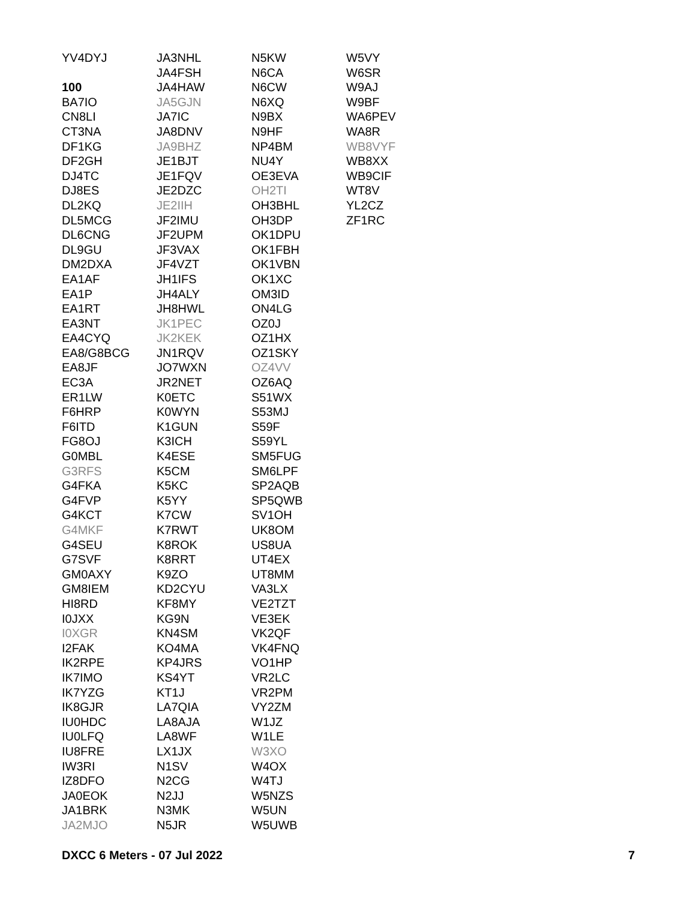YV4DYJ
100
BA7IO
CN8LI
CT3NA
DF1KG
DF2GH
DJ4TC
DJ8ES
DL2KQ
DL5MCG
DL6CNG
DL9GU
DM2DXA
EA1AF
EA1P
EA1RT
EA3NT
EA4CYQ
EA8/G8BCG
EA8JF
EC3A
ER1LW
F6HRP
F6ITD
FG8OJ
G0MBL
G3RFS
G4FKA
G4FVP
G4KCT
G4MKF
G4SEU
G7SVF
GM0AXY
GM8IEM
HI8RD
I0JXX
I0XGR
I2FAK
IK2RPE
IK7IMO
IK7YZG
IK8GJR
IU0HDC
IU0LFQ
IU8FRE
IW3RI
IZ8DFO
JA0EOK
JA1BRK
JA2MJO
JA3NHL
JA4FSH
JA4HAW
JA5GJN
JA7IC
JA8DNV
JA9BHZ
JE1BJT
JE1FQV
JE2DZC
JE2IIH
JF2IMU
JF2UPM
JF3VAX
JF4VZT
JH1IFS
JH4ALY
JH8HWL
JK1PEC
JK2KEK
JN1RQV
JO7WXN
JR2NET
K0ETC
K0WYN
K1GUN
K3ICH
K4ESE
K5CM
K5KC
K5YY
K7CW
K7RWT
K8ROK
K8RRT
K9ZO
KD2CYU
KF8MY
KG9N
KN4SM
KO4MA
KP4JRS
KS4YT
KT1J
LA7QIA
LA8AJA
LA8WF
LX1JX
N1SV
N2CG
N2JJ
N3MK
N5JR
N5KW
N6CA
N6CW
N6XQ
N9BX
N9HF
NP4BM
NU4Y
OE3EVA
OH2TI
OH3BHL
OH3DP
OK1DPU
OK1FBH
OK1VBN
OK1XC
OM3ID
ON4LG
OZ0J
OZ1HX
OZ1SKY
OZ4VV
OZ6AQ
S51WX
S53MJ
S59F
S59YL
SM5FUG
SM6LPF
SP2AQB
SP5QWB
SV1OH
UK8OM
US8UA
UT4EX
UT8MM
VA3LX
VE2TZT
VE3EK
VK2QF
VK4FNQ
VO1HP
VR2LC
VR2PM
VY2ZM
W1JZ
W1LE
W3XO
W4OX
W4TJ
W5NZS
W5UN
W5UWB
W5VY
W6SR
W9AJ
W9BF
WA6PEV
WA8R
WB8VYF
WB8XX
WB9CIF
WT8V
YL2CZ
ZF1RC
DXCC 6 Meters - 07 Jul 2022 7